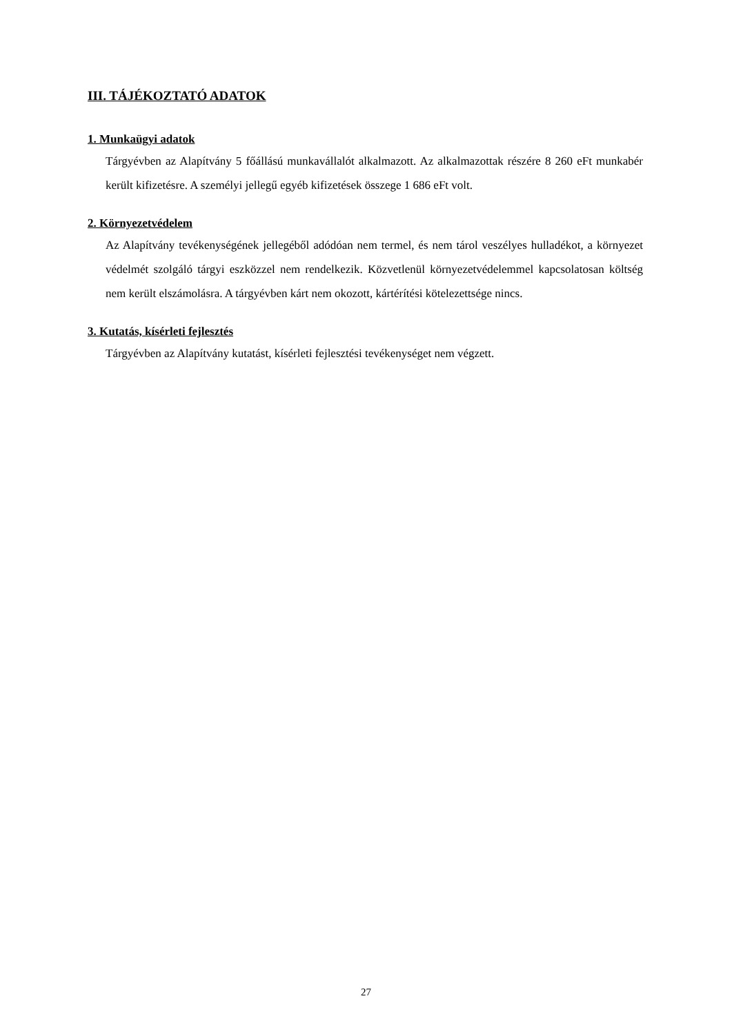III. TÁJÉKOZTATÓ ADATOK
1. Munkaügyi adatok
Tárgyévben az Alapítvány 5 főállású munkavállalót alkalmazott. Az alkalmazottak részére 8 260 eFt munkabér került kifizetésre. A személyi jellegű egyéb kifizetések összege 1 686 eFt volt.
2. Környezetvédelem
Az Alapítvány tevékenységének jellegéből adódóan nem termel, és nem tárol veszélyes hulladékot, a környezet védelmét szolgáló tárgyi eszközzel nem rendelkezik. Közvetlenül környezetvédelemmel kapcsolatosan költség nem került elszámolásra. A tárgyévben kárt nem okozott, kártérítési kötelezettsége nincs.
3. Kutatás, kísérleti fejlesztés
Tárgyévben az Alapítvány kutatást, kísérleti fejlesztési tevékenységet nem végzett.
27